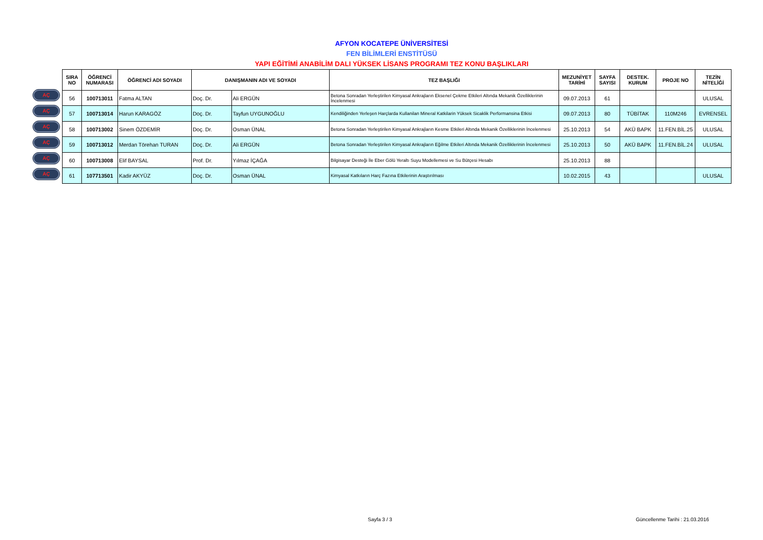AFYON KOCATEPE ÜNİVERSİTESİ
FEN BİLİMLERİ ENSTİTÜSÜ
YAPI EĞİTİMİ ANABİLİM DALI YÜKSEK LİSANS PROGRAMI TEZ KONU BAŞLIKLARI
AÇ
AÇ
AÇ
AÇ
AÇ
AÇ
| SIRA NO | ÖĞRENCİ NUMARASI | ÖĞRENCİ ADI SOYADI | DANIŞMANIN ADI VE SOYADI | | TEZ BAŞLIĞI | MEZUNİYET TARİHİ | SAYFA SAYISI | DESTEK. KURUM | PROJE NO | TEZİN NİTELİĞİ |
| --- | --- | --- | --- | --- | --- | --- | --- | --- | --- | --- |
| 56 | 100713011 | Fatma ALTAN | Doç. Dr. | Ali ERGÜN | Betona Sonradan Yerleştirilen Kimyasal Ankrajların Eksenel Çekme Etkileri Altında Mekanik Özelliklerinin İncelenmesi | 09.07.2013 | 61 | | | ULUSAL |
| 57 | 100713014 | Harun KARAGÖZ | Doç. Dr. | Tayfun UYGUNOĞLU | Kendiliğinden Yerleşen Harçlarda Kullanilan Mineral Katkilarin Yüksek Sicaklik Performansina Etkisi | 09.07.2013 | 80 | TÜBİTAK | 110M246 | EVRENSEL |
| 58 | 100713002 | Sinem ÖZDEMİR | Doç. Dr. | Osman ÜNAL | Betona Sonradan Yerleştirilen Kimyasal Ankrajların Kesme Etkileri Altında Mekanik Özelliklerinin İncelenmesi | 25.10.2013 | 54 | AKÜ BAPK | 11.FEN.BİL.25 | ULUSAL |
| 59 | 100713012 | Merdan Törehan TURAN | Doç. Dr. | Ali ERGÜN | Betona Sonradan Yerleştirilen Kimyasal Ankrajların Eğilme Etkileri Altında Mekanik Özelliklerinin İncelenmesi | 25.10.2013 | 50 | AKÜ BAPK | 11.FEN.BİL.24 | ULUSAL |
| 60 | 100713008 | Elif BAYSAL | Prof. Dr. | Yılmaz İÇAĞA | Bilgisayar Desteği İle Eber Gölü Yeraltı Suyu Modellemesi ve Su Bütçesi Hesabı | 25.10.2013 | 88 | | | |
| 61 | 107713501 | Kadir AKYÜZ | Doç. Dr. | Osman ÜNAL | Kimyasal Katkıların Harç Fazına Etkilerinin Araştırılması | 10.02.2015 | 43 | | | ULUSAL |
Sayfa 3 / 3
Güncellenme Tarihi : 21.03.2016